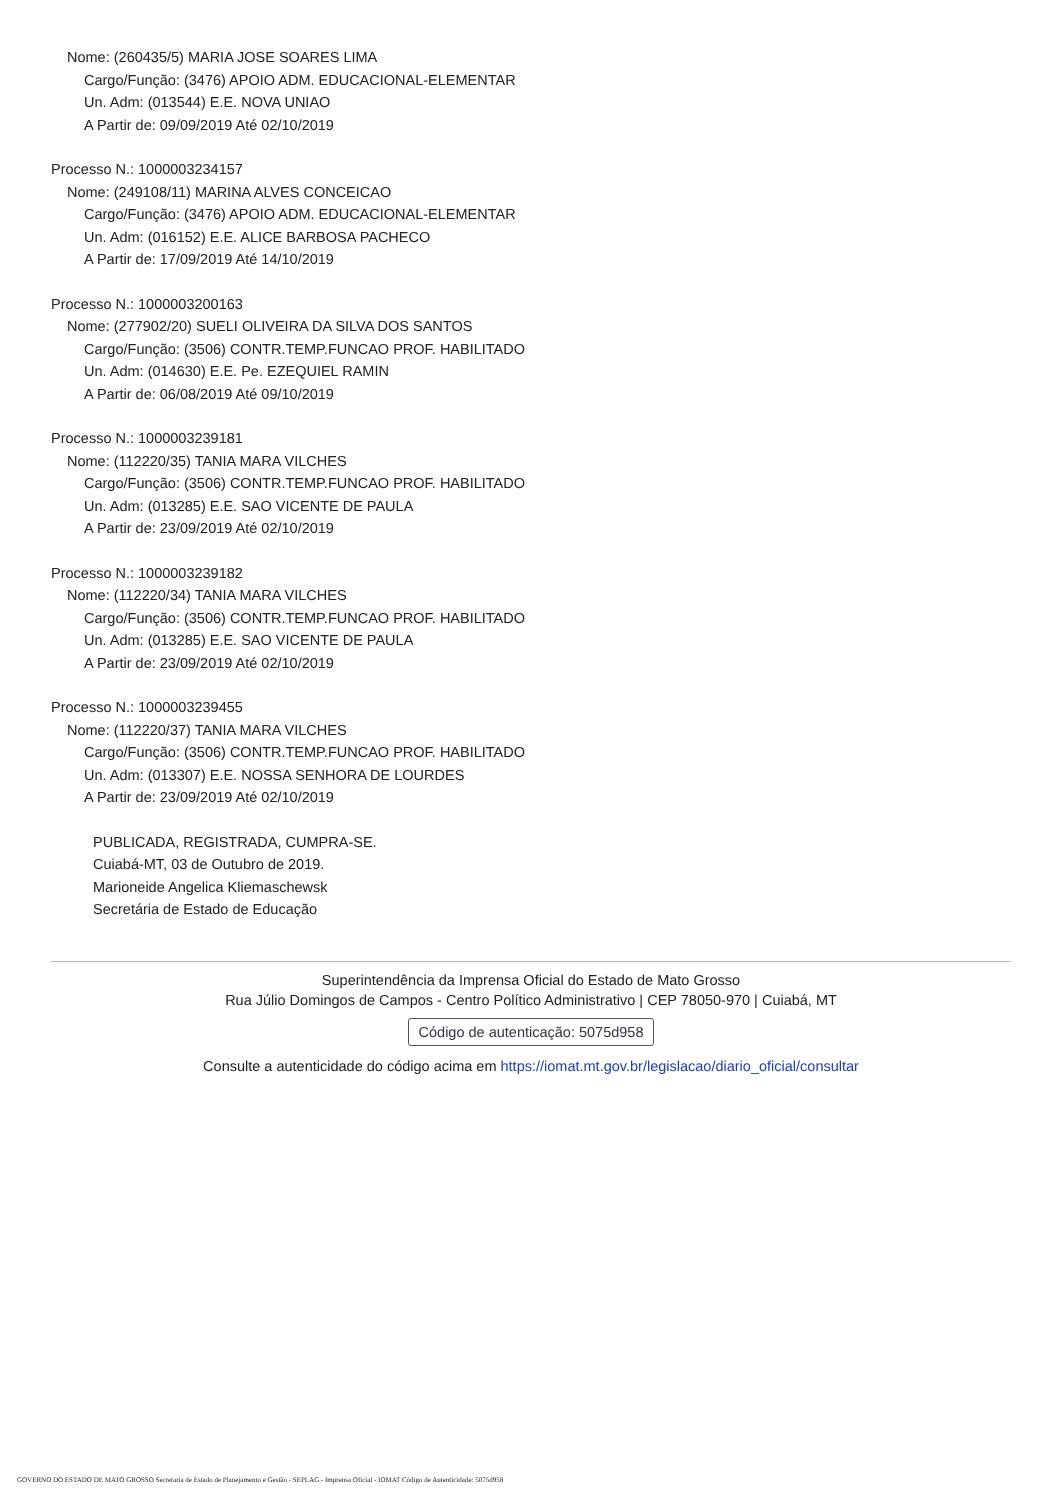Nome: (260435/5) MARIA JOSE SOARES LIMA
Cargo/Função: (3476) APOIO ADM. EDUCACIONAL-ELEMENTAR
Un. Adm: (013544) E.E. NOVA UNIAO
A Partir de: 09/09/2019 Até 02/10/2019
Processo N.: 1000003234157
Nome: (249108/11) MARINA ALVES CONCEICAO
Cargo/Função: (3476) APOIO ADM. EDUCACIONAL-ELEMENTAR
Un. Adm: (016152) E.E. ALICE BARBOSA PACHECO
A Partir de: 17/09/2019 Até 14/10/2019
Processo N.: 1000003200163
Nome: (277902/20) SUELI OLIVEIRA DA SILVA DOS SANTOS
Cargo/Função: (3506) CONTR.TEMP.FUNCAO PROF. HABILITADO
Un. Adm: (014630) E.E. Pe. EZEQUIEL RAMIN
A Partir de: 06/08/2019 Até 09/10/2019
Processo N.: 1000003239181
Nome: (112220/35) TANIA MARA VILCHES
Cargo/Função: (3506) CONTR.TEMP.FUNCAO PROF. HABILITADO
Un. Adm: (013285) E.E. SAO VICENTE DE PAULA
A Partir de: 23/09/2019 Até 02/10/2019
Processo N.: 1000003239182
Nome: (112220/34) TANIA MARA VILCHES
Cargo/Função: (3506) CONTR.TEMP.FUNCAO PROF. HABILITADO
Un. Adm: (013285) E.E. SAO VICENTE DE PAULA
A Partir de: 23/09/2019 Até 02/10/2019
Processo N.: 1000003239455
Nome: (112220/37) TANIA MARA VILCHES
Cargo/Função: (3506) CONTR.TEMP.FUNCAO PROF. HABILITADO
Un. Adm: (013307) E.E. NOSSA SENHORA DE LOURDES
A Partir de: 23/09/2019 Até 02/10/2019
PUBLICADA, REGISTRADA, CUMPRA-SE.
Cuiabá-MT, 03 de Outubro de 2019.
Marioneide Angelica Kliemaschewsk
Secretária de Estado de Educação
Superintendência da Imprensa Oficial do Estado de Mato Grosso
Rua Júlio Domingos de Campos - Centro Político Administrativo | CEP 78050-970 | Cuiabá, MT
Código de autenticação: 5075d958
Consulte a autenticidade do código acima em https://iomat.mt.gov.br/legislacao/diario_oficial/consultar
GOVERNO DO ESTADO DE MATO GROSSO Secretaria de Estado de Planejamento e Gestão - SEPLAG - Imprensa Oficial - IOMAT Código de Autenticidade: 5075d958